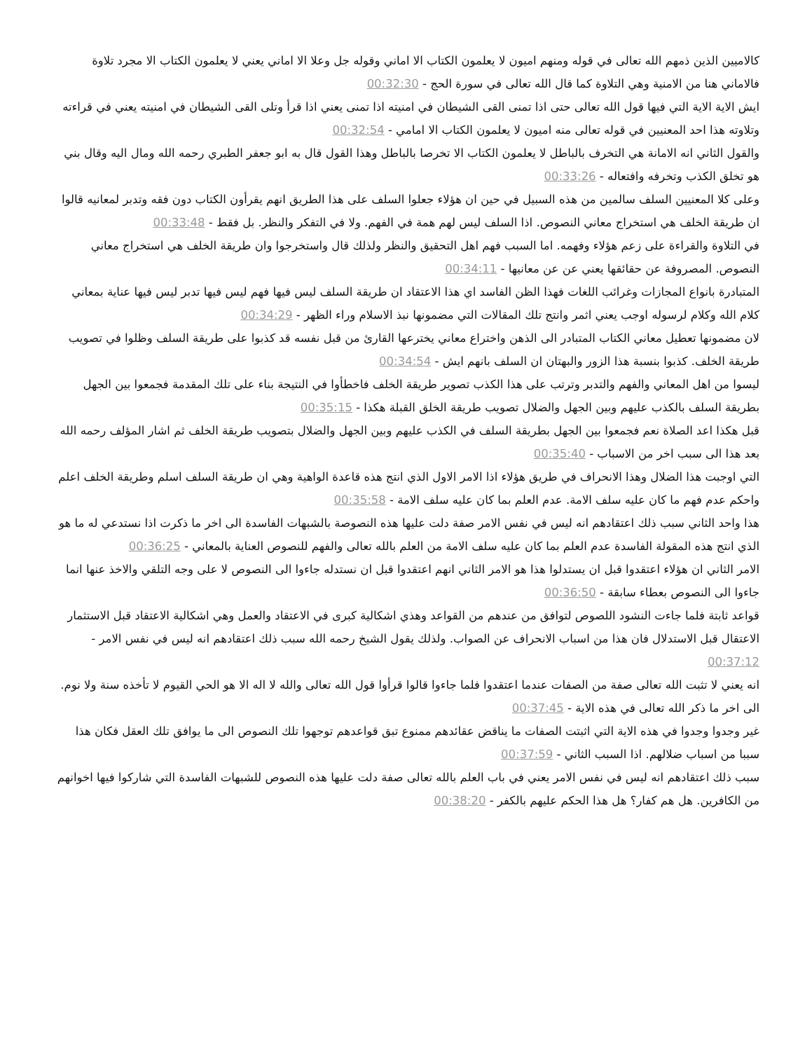كالاميين الذين ذمهم الله تعالى في قوله ومنهم اميون لا يعلمون الكتاب الا اماني وقوله جل وعلا الا اماني يعني لا يعلمون الكتاب الا مجرد تلاوة فالاماني هنا من الامنية وهي التلاوة كما قال الله تعالى في سورة الحج - 00:32:30
ايش الاية الاية التي فيها قول الله تعالى حتى اذا تمنى القى الشيطان في امنيته اذا تمنى يعني اذا قرأ وتلى القى الشيطان في امنيته يعني في قراءته وتلاوته هذا احد المعنيين في قوله تعالى منه اميون لا يعلمون الكتاب الا امامي - 00:32:54
والقول الثاني انه الامانة هي التخرف بالباطل لا يعلمون الكتاب الا تخرصا بالباطل وهذا القول قال به ابو جعفر الطبري رحمه الله ومال اليه وقال بني هو تخلق الكذب وتخرفه وافتعاله - 00:33:26
وعلى كلا المعنيين السلف سالمين من هذه السبيل في حين ان هؤلاء جعلوا السلف على هذا الطريق انهم يقرأون الكتاب دون فقه وتدبر لمعانيه قالوا ان طريقة الخلف هي استخراج معاني النصوص. اذا السلف ليس لهم همة في الفهم. ولا في التفكر والنظر. بل فقط - 00:33:48
في التلاوة والقراءة على زعم هؤلاء وفهمه. اما السبب فهم اهل التحقيق والنظر ولذلك قال واستخرجوا وان طريقة الخلف هي استخراج معاني النصوص. المصروفة عن حقائقها يعني عن عن معانيها - 00:34:11
المتبادرة بانواع المجازات وغرائب اللغات فهذا الظن الفاسد اي هذا الاعتقاد ان طريقة السلف ليس فيها فهم ليس فيها تدبر ليس فيها عناية بمعاني كلام الله وكلام لرسوله اوجب يعني اثمر وانتج تلك المقالات التي مضمونها نبذ الاسلام وراء الظهر - 00:34:29
لان مضمونها تعطيل معاني الكتاب المتبادر الى الذهن واختراع معاني يخترعها القارئ من قبل نفسه قد كذبوا على طريقة السلف وظلوا في تصويب طريقة الخلف. كذبوا بنسبة هذا الزور والبهتان ان السلف بانهم ايش - 00:34:54
ليسوا من اهل المعاني والفهم والتدبر وترتب على هذا الكذب تصوير طريقة الخلف فاخطأوا في النتيجة بناء على تلك المقدمة فجمعوا بين الجهل بطريقة السلف بالكذب عليهم وبين الجهل والضلال تصويب طريقة الخلق القبلة هكذا - 00:35:15
قبل هكذا اعد الصلاة نعم فجمعوا بين الجهل بطريقة السلف في الكذب عليهم وبين الجهل والضلال بتصويب طريقة الخلف ثم اشار المؤلف رحمه الله بعد هذا الى سبب اخر من الاسباب - 00:35:40
التي اوجبت هذا الضلال وهذا الانحراف في طريق هؤلاء اذا الامر الاول الذي انتج هذه قاعدة الواهية وهي ان طريقة السلف اسلم وطريقة الخلف اعلم واحكم عدم فهم ما كان عليه سلف الامة. عدم العلم بما كان عليه سلف الامة - 00:35:58
هذا واحد الثاني سبب ذلك اعتقادهم انه ليس في نفس الامر صفة دلت عليها هذه النصوصة بالشبهات الفاسدة الى اخر ما ذكرت اذا نستدعي له ما هو الذي انتج هذه المقولة الفاسدة عدم العلم بما كان عليه سلف الامة من العلم بالله تعالى والفهم للنصوص العناية بالمعاني - 00:36:25
الامر الثاني ان هؤلاء اعتقدوا قبل ان يستدلوا هذا هو الامر الثاني انهم اعتقدوا قبل ان نستدله جاءوا الى النصوص لا على وجه التلقي والاخذ عنها انما جاءوا الى النصوص بعطاء سابقة - 00:36:50
قواعد ثابتة فلما جاءت النشود اللصوص لتوافق من عندهم من القواعد وهذي اشكالية كبرى في الاعتقاد والعمل وهي اشكالية الاعتقاد قبل الاستثمار الاعتقال قبل الاستدلال فان هذا من اسباب الانحراف عن الصواب. ولذلك يقول الشيخ رحمه الله سبب ذلك اعتقادهم انه ليس في نفس الامر - 00:37:12
انه يعني لا تثبت الله تعالى صفة من الصفات عندما اعتقدوا فلما جاءوا قالوا قرأوا قول الله تعالى والله لا اله الا هو الحي القيوم لا تأخذه سنة ولا نوم. الى اخر ما ذكر الله تعالى في هذه الاية - 00:37:45
غير وجدوا وجدوا في هذه الاية التي اثبتت الصفات ما يناقض عقائدهم ممنوع تبق قواعدهم توجهوا تلك النصوص الى ما يوافق تلك العقل فكان هذا سببا من اسباب ضلالهم. اذا السبب الثاني - 00:37:59
سبب ذلك اعتقادهم انه ليس في نفس الامر يعني في باب العلم بالله تعالى صفة دلت عليها هذه النصوص للشبهات الفاسدة التي شاركوا فيها اخوانهم من الكافرين. هل هم كفار؟ هل هذا الحكم عليهم بالكفر - 00:38:20